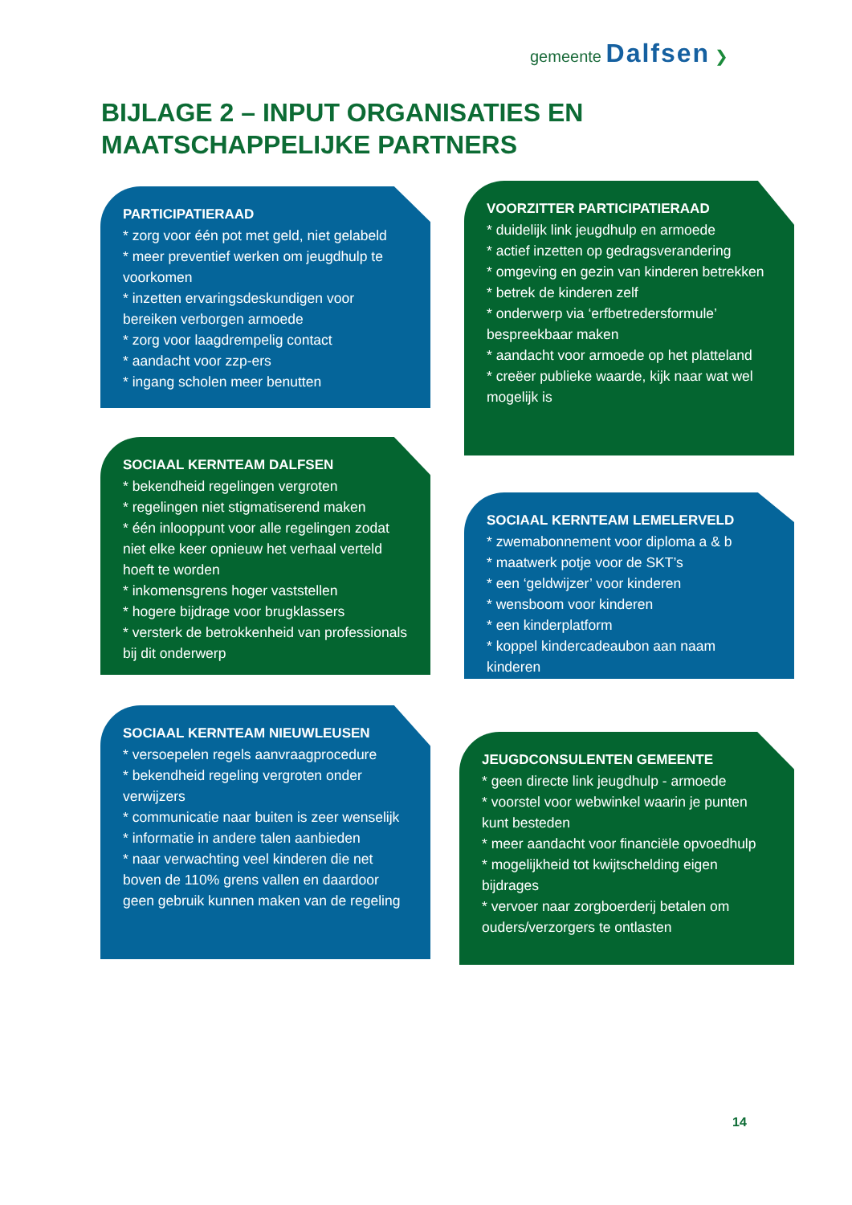gemeente Dalfsen ❯
BIJLAGE 2 – INPUT ORGANISATIES EN
MAATSCHAPPELIJKE PARTNERS
PARTICIPATIERAAD
* zorg voor één pot met geld, niet gelabeld
* meer preventief werken om jeugdhulp te voorkomen
* inzetten ervaringsdeskundigen voor bereiken verborgen armoede
* zorg voor laagdrempelig contact
* aandacht voor zzp-ers
* ingang scholen meer benutten
SOCIAAL KERNTEAM DALFSEN
* bekendheid regelingen vergroten
* regelingen niet stigmatiserend maken
* één inlooppunt voor alle regelingen zodat niet elke keer opnieuw het verhaal verteld hoeft te worden
* inkomensgrens hoger vaststellen
* hogere bijdrage voor brugklassers
* versterk de betrokkenheid van professionals bij dit onderwerp
SOCIAAL KERNTEAM NIEUWLEUSEN
* versoepelen regels aanvraagprocedure
* bekendheid regeling vergroten onder verwijzers
* communicatie naar buiten is zeer wenselijk
* informatie in andere talen aanbieden
* naar verwachting veel kinderen die net boven de 110% grens vallen en daardoor geen gebruik kunnen maken van de regeling
VOORZITTER PARTICIPATIERAAD
* duidelijk link jeugdhulp en armoede
* actief inzetten op gedragsverandering
* omgeving en gezin van kinderen betrekken
* betrek de kinderen zelf
* onderwerp via ‘erfbetredersformule’ bespreekbaar maken
* aandacht voor armoede op het platteland
* creëer publieke waarde, kijk naar wat wel mogelijk is
SOCIAAL KERNTEAM LEMELERVELD
* zwemabonnement voor diploma a & b
* maatwerk potje voor de SKT’s
* een ‘geldwijzer’ voor kinderen
* wensboom voor kinderen
* een kinderplatform
* koppel kindercadeaubon aan naam kinderen
JEUGDCONSULENTEN GEMEENTE
* geen directe link jeugdhulp - armoede
* voorstel voor webwinkel waarin je punten kunt besteden
* meer aandacht voor financiële opvoedhulp
* mogelijkheid tot kwijtschelding eigen bijdrages
* vervoer naar zorgboerderij betalen om ouders/verzorgers te ontlasten
14